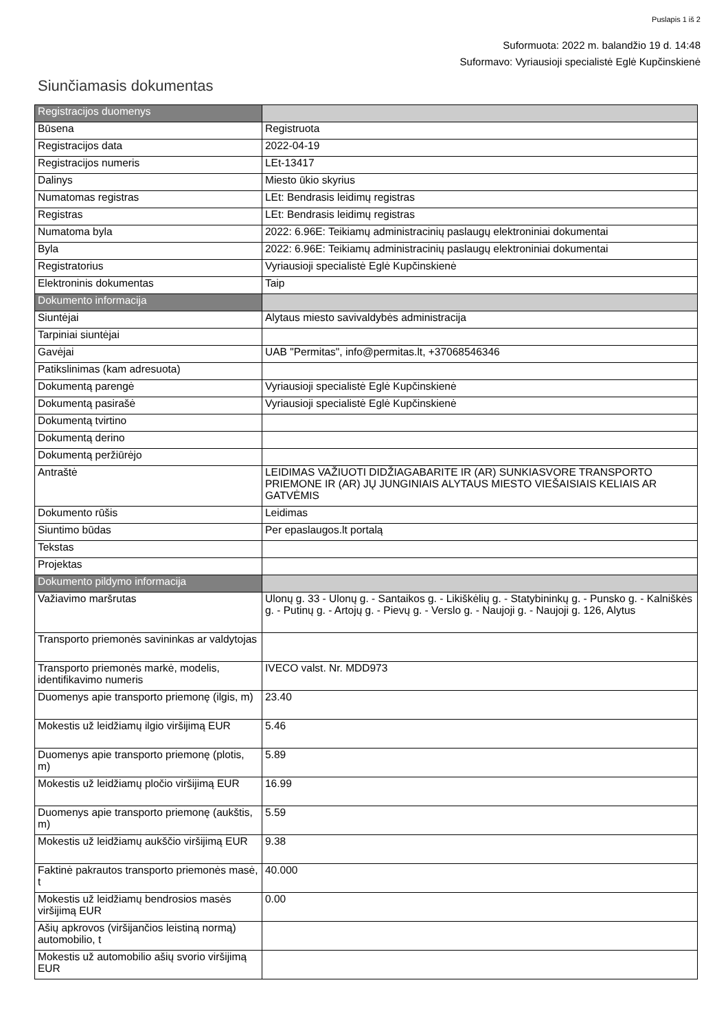Puslapis 1 iš 2
Suformuota: 2022 m. balandžio 19 d. 14:48
Suformavo: Vyriausioji specialistė Eglė Kupčinskienė
Siunčiamasis dokumentas
| Registracijos duomenys | |
| --- | --- |
| Būsena | Registruota |
| Registracijos data | 2022-04-19 |
| Registracijos numeris | LEt-13417 |
| Dalinys | Miesto ūkio skyrius |
| Numatomas registras | LEt: Bendrasis leidimų registras |
| Registras | LEt: Bendrasis leidimų registras |
| Numatoma byla | 2022: 6.96E: Teikiamų administracinių paslaugų elektroniniai dokumentai |
| Byla | 2022: 6.96E: Teikiamų administracinių paslaugų elektroniniai dokumentai |
| Registratorius | Vyriausioji specialistė Eglė Kupčinskienė |
| Elektroninis dokumentas | Taip |
| Dokumento informacija | |
| Siuntėjai | Alytaus miesto savivaldybės administracija |
| Tarpiniai siuntėjai | |
| Gavėjai | UAB "Permitas", info@permitas.lt, +37068546346 |
| Patikslinimas (kam adresuota) | |
| Dokumentą parengė | Vyriausioji specialistė Eglė Kupčinskienė |
| Dokumentą pasirašė | Vyriausioji specialistė Eglė Kupčinskienė |
| Dokumentą tvirtino | |
| Dokumentą derino | |
| Dokumentą peržiūrėjo | |
| Antraštė | LEIDIMAS VAŽIUOTI DIDŽIAGABARITE IR (AR) SUNKIASVORE TRANSPORTO PRIEMONE IR (AR) JŲ JUNGINIAIS ALYTAUS MIESTO VIEŠAISIAIS KELIAIS AR GATVĖMIS |
| Dokumento rūšis | Leidimas |
| Siuntimo būdas | Per epaslaugos.lt portalą |
| Tekstas | |
| Projektas | |
| Dokumento pildymo informacija | |
| Važiavimo maršrutas | Ulonų g. 33 - Ulonų g. - Santaikos g. - Likiškėlių g. - Statybininkų g. - Punsko g. - Kalniškės g. - Putinų g. - Artojų g. - Pievų g. - Verslo g. - Naujoji g. - Naujoji g. 126, Alytus |
| Transporto priemonės savininkas ar valdytojas | |
| Transporto priemonės markė, modelis, identifikavimo numeris | IVECO valst. Nr. MDD973 |
| Duomenys apie transporto priemonę (ilgis, m) | 23.40 |
| Mokestis už leidžiamų ilgio viršijimą EUR | 5.46 |
| Duomenys apie transporto priemonę (plotis, m) | 5.89 |
| Mokestis už leidžiamų pločio viršijimą EUR | 16.99 |
| Duomenys apie transporto priemonę (aukštis, m) | 5.59 |
| Mokestis už leidžiamų aukščio viršijimą EUR | 9.38 |
| Faktinė pakrautos transporto priemonės masė, t | 40.000 |
| Mokestis už leidžiamų bendrosios masės viršijimą EUR | 0.00 |
| Ašių apkrovos (viršijančios leistiną normą) automobilio, t | |
| Mokestis už automobilio ašių svorio viršijimą EUR | |